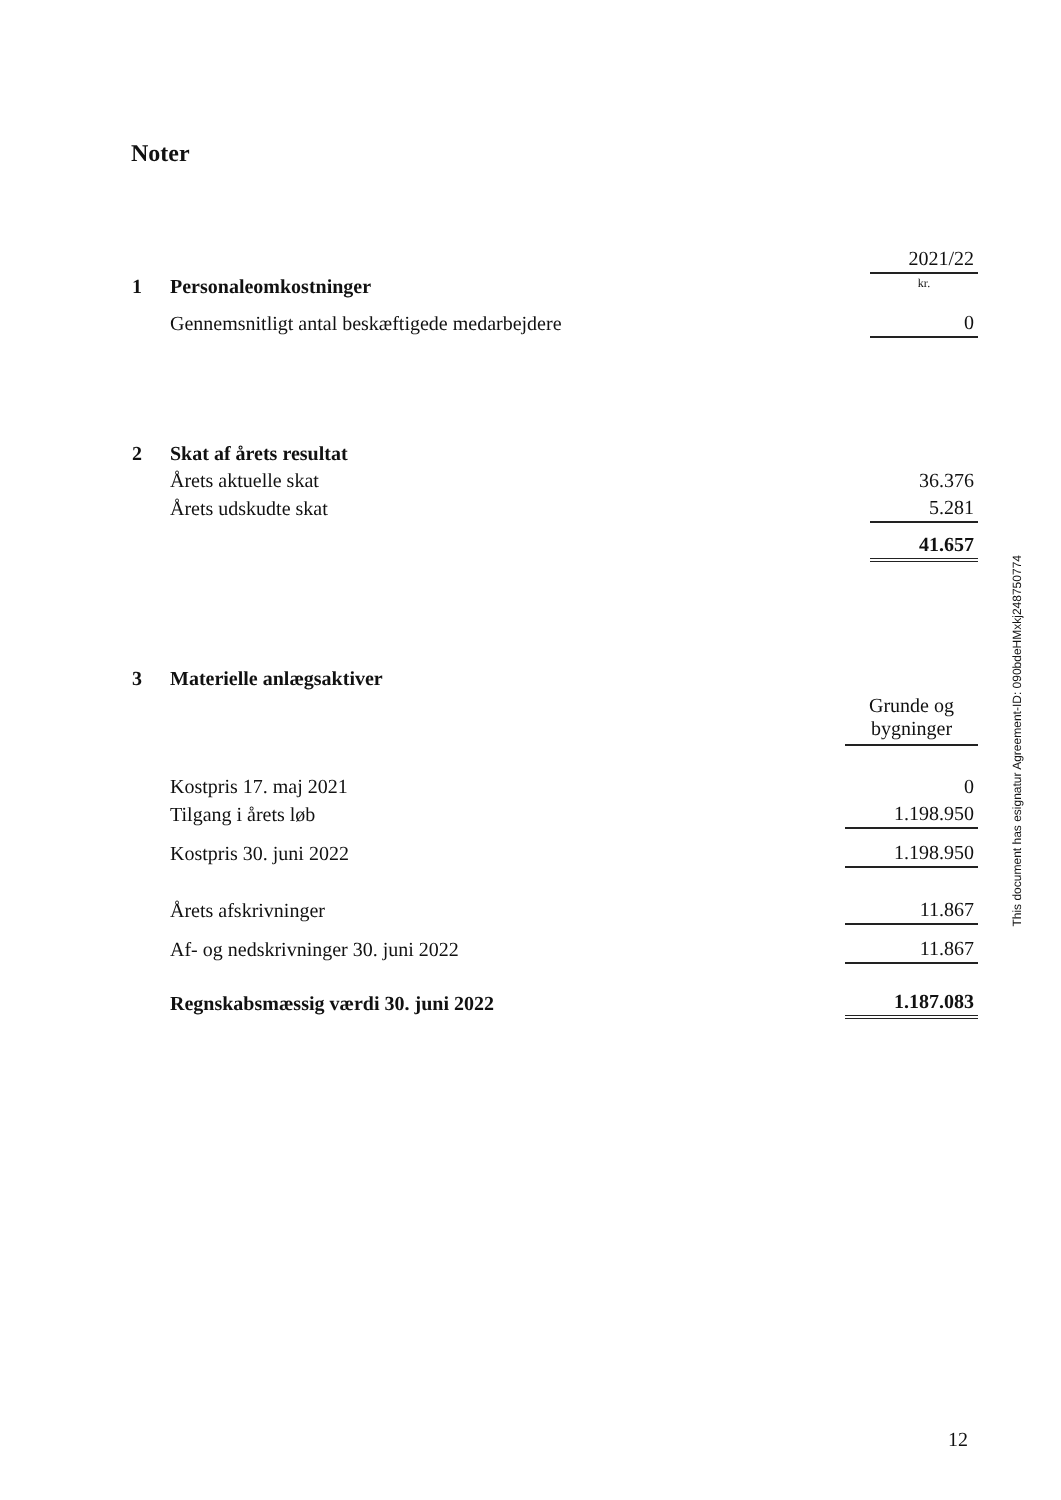Noter
| | | 2021/22 |
| 1 | Personaleomkostninger | kr. |
| | Gennemsnitligt antal beskæftigede medarbejdere | 0 |
| 2 | Skat af årets resultat | |
| | Årets aktuelle skat | 36.376 |
| | Årets udskudte skat | 5.281 |
| | | 41.657 |
| 3 | Materielle anlægsaktiver | |
| | | Grunde og bygninger |
| | Kostpris 17. maj 2021 | 0 |
| | Tilgang i årets løb | 1.198.950 |
| | Kostpris 30. juni 2022 | 1.198.950 |
| | Årets afskrivninger | 11.867 |
| | Af- og nedskrivninger 30. juni 2022 | 11.867 |
| | Regnskabsmæssig værdi 30. juni 2022 | 1.187.083 |
This document has esignatur Agreement-ID: 090bdeHMxkj248750774
12